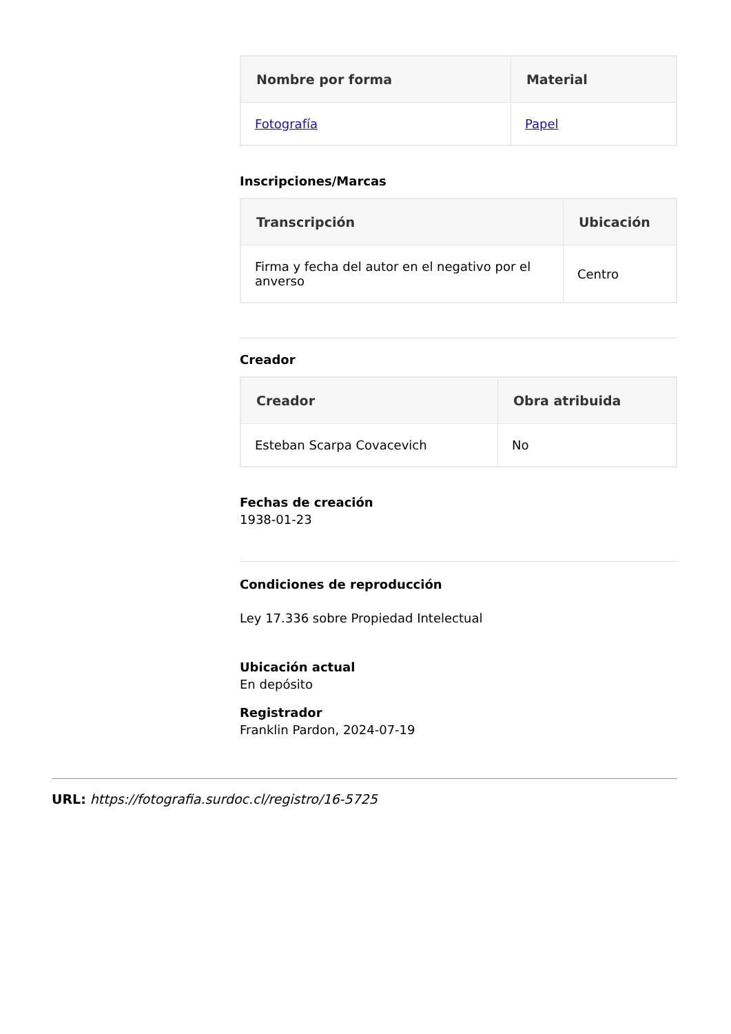| Nombre por forma | Material |
| --- | --- |
| Fotografía | Papel |
Inscripciones/Marcas
| Transcripción | Ubicación |
| --- | --- |
| Firma y fecha del autor en el negativo por el anverso | Centro |
Creador
| Creador | Obra atribuida |
| --- | --- |
| Esteban Scarpa Covacevich | No |
Fechas de creación
1938-01-23
Condiciones de reproducción
Ley 17.336 sobre Propiedad Intelectual
Ubicación actual
En depósito
Registrador
Franklin Pardon, 2024-07-19
URL: https://fotografia.surdoc.cl/registro/16-5725